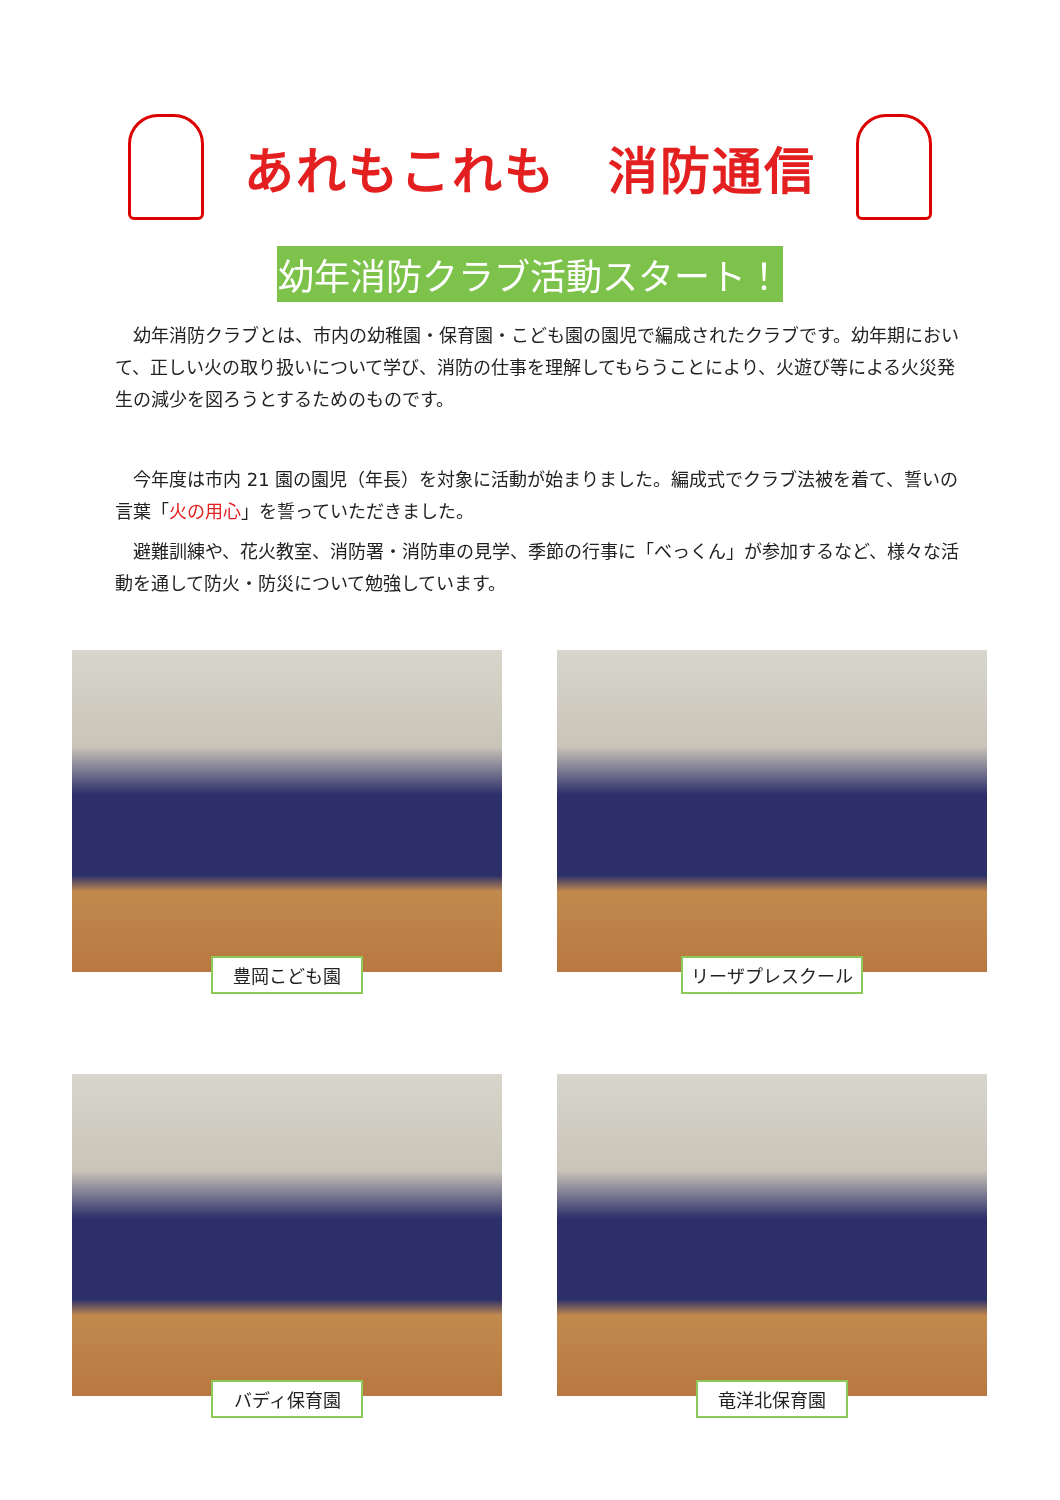あれもこれも　消防通信
幼年消防クラブ活動スタート！
　幼年消防クラブとは、市内の幼稚園・保育園・こども園の園児で編成されたクラブです。幼年期において、正しい火の取り扱いについて学び、消防の仕事を理解してもらうことにより、火遊び等による火災発生の減少を図ろうとするためのものです。
　今年度は市内 21 園の園児（年長）を対象に活動が始まりました。編成式でクラブ法被を着て、誓いの言葉「火の用心」を誓っていただきました。
　避難訓練や、花火教室、消防署・消防車の見学、季節の行事に「べっくん」が参加するなど、様々な活動を通して防火・防災について勉強しています。
豊岡こども園
リーザプレスクール
バディ保育園
竜洋北保育園